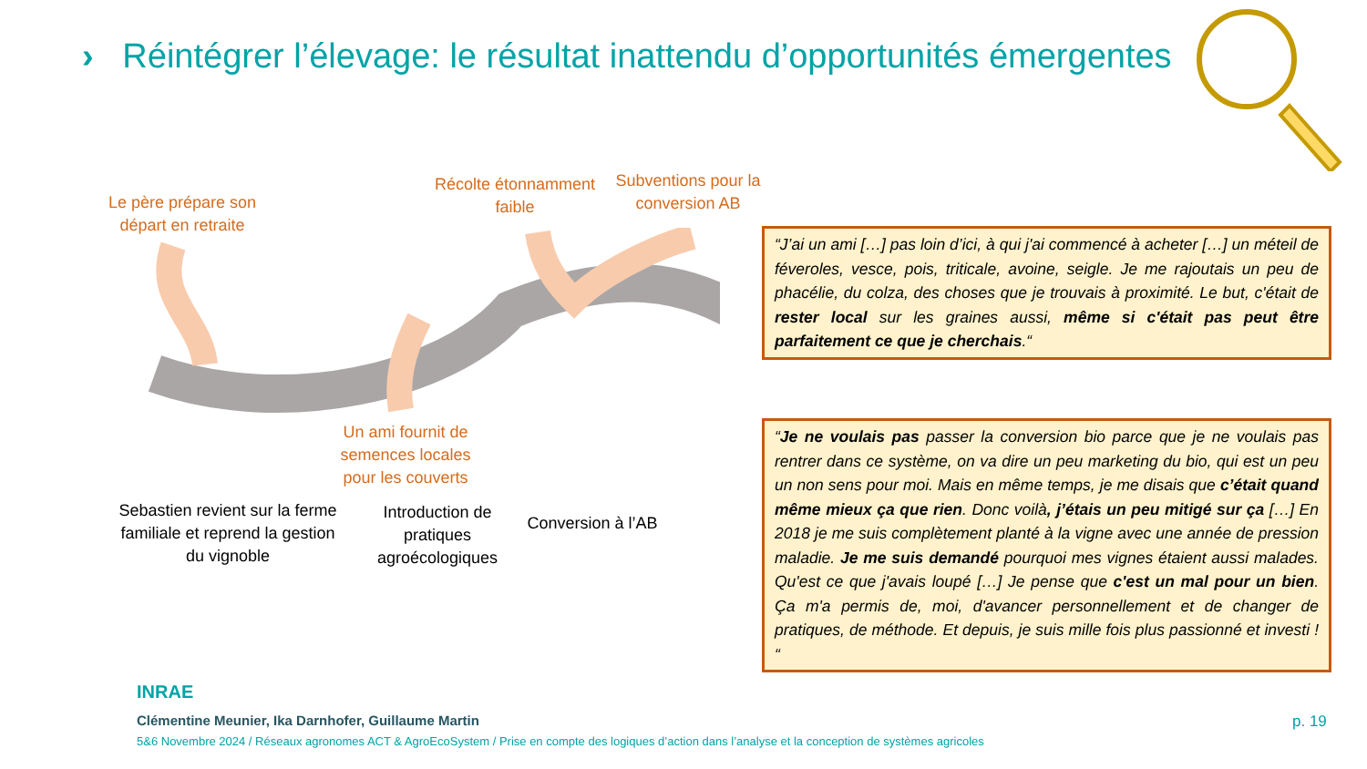› Réintégrer l’élevage: le résultat inattendu d’opportunités émergentes
Le père prépare son départ en retraite
Récolte étonnamment faible
Subventions pour la conversion AB
Un ami fournit de semences locales pour les couverts
Sebastien revient sur la ferme familiale et reprend la gestion du vignoble
Introduction de pratiques agroécologiques
Conversion à l’AB
“J’ai un ami […] pas loin d’ici, à qui j'ai commencé à acheter […] un méteil de féveroles, vesce, pois, triticale, avoine, seigle. Je me rajoutais un peu de phacélie, du colza, des choses que je trouvais à proximité. Le but, c'était de rester local sur les graines aussi, même si c'était pas peut être parfaitement ce que je cherchais.“
“Je ne voulais pas passer la conversion bio parce que je ne voulais pas rentrer dans ce système, on va dire un peu marketing du bio, qui est un peu un non sens pour moi. Mais en même temps, je me disais que c’était quand même mieux ça que rien. Donc voilà, j’étais un peu mitigé sur ça […] En 2018 je me suis complètement planté à la vigne avec une année de pression maladie. Je me suis demandé pourquoi mes vignes étaient aussi malades. Qu'est ce que j'avais loupé […] Je pense que c'est un mal pour un bien. Ça m'a permis de, moi, d'avancer personnellement et de changer de pratiques, de méthode. Et depuis, je suis mille fois plus passionné et investi ! “
INRAE
Clémentine Meunier, Ika Darnhofer, Guillaume Martin
5&6 Novembre 2024 / Réseaux agronomes ACT & AgroEcoSystem / Prise en compte des logiques d’action dans l’analyse et la conception de systèmes agricoles
p. 19